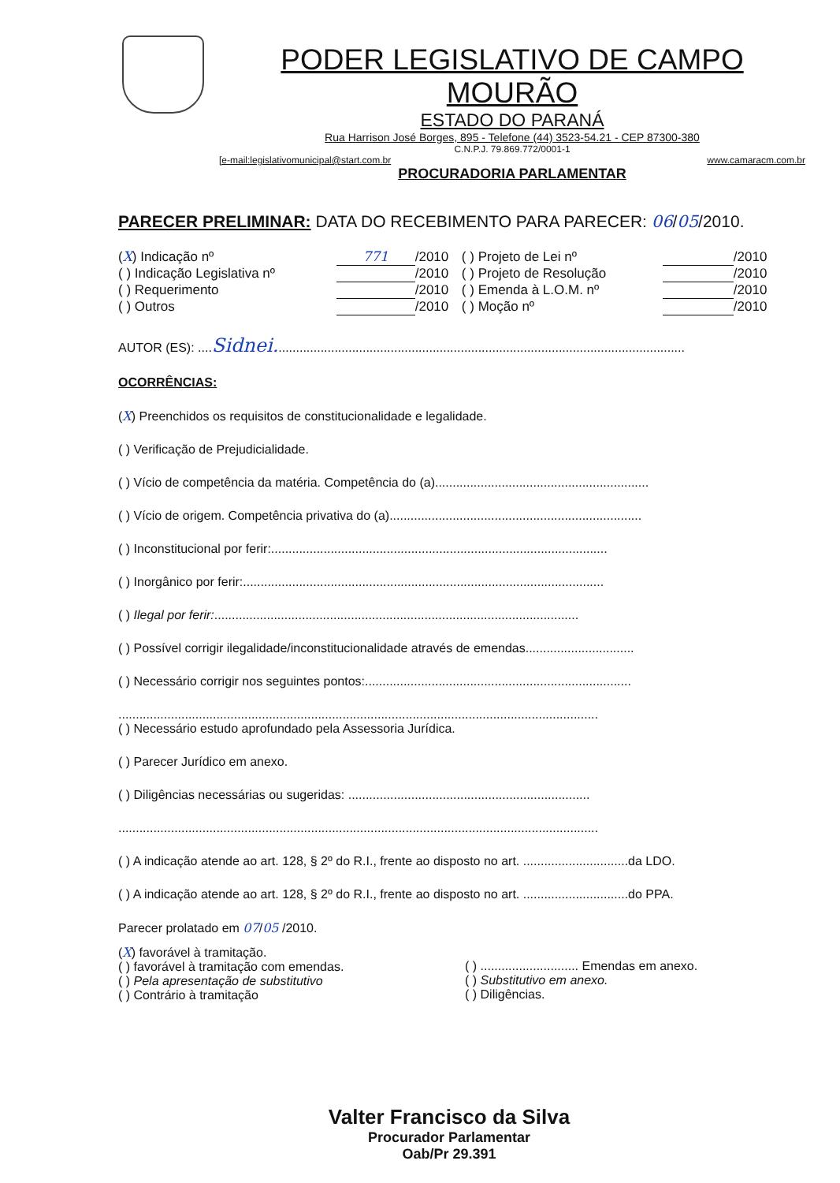PODER LEGISLATIVO DE CAMPO MOURÃO
ESTADO DO PARANÁ
Rua Harrison José Borges, 895 - Telefone (44) 3523-54.21 - CEP 87300-380
C.N.P.J. 79.869.772/0001-1
[e-mail:legislativomunicipal@start.com.br www.camaracm.com.br
PROCURADORIA PARLAMENTAR
PARECER PRELIMINAR: DATA DO RECEBIMENTO PARA PARECER: 06/05/2010.
| ( X ) Indicação nº | 771 | /2010 | ( ) Projeto de Lei nº | | /2010 |
| ( ) Indicação Legislativa nº | | /2010 | ( ) Projeto de Resolução | | /2010 |
| ( ) Requerimento | | /2010 | ( ) Emenda à L.O.M. nº | | /2010 |
| ( ) Outros | | /2010 | ( ) Moção nº | | /2010 |
AUTOR (ES): ....Sidnei.....................................................................................................................
OCORRÊNCIAS:
(X) Preenchidos os requisitos de constitucionalidade e legalidade.
( ) Verificação de Prejudicialidade.
( ) Vício de competência da matéria. Competência do (a).............................................................
( ) Vício de origem. Competência privativa do (a)........................................................................
( ) Inconstitucional por ferir:................................................................................................
( ) Inorgânico por ferir:.......................................................................................................
( ) Ilegal por ferir:........................................................................................................
( ) Possível corrigir ilegalidade/inconstitucionalidade através de emendas...............................
( ) Necessário corrigir nos seguintes pontos:............................................................................
.........................................................................................................................................
( ) Necessário estudo aprofundado pela Assessoria Jurídica.
( ) Parecer Jurídico em anexo.
( ) Diligências necessárias ou sugeridas: .....................................................................
.........................................................................................................................................
( ) A indicação atende ao art. 128, § 2º do R.I., frente ao disposto no art. ..............................da LDO.
( ) A indicação atende ao art. 128, § 2º do R.I., frente ao disposto no art. ..............................do PPA.
Parecer prolatado em 07/05 /2010.
(X) favorável à tramitação.
( ) favorável à tramitação com emendas.
( ) Pela apresentação de substitutivo
( ) Contrário à tramitação
( ) ............................ Emendas em anexo.
( ) Substitutivo em anexo.
( ) Diligências.
Valter Francisco da Silva
Procurador Parlamentar
Oab/Pr 29.391